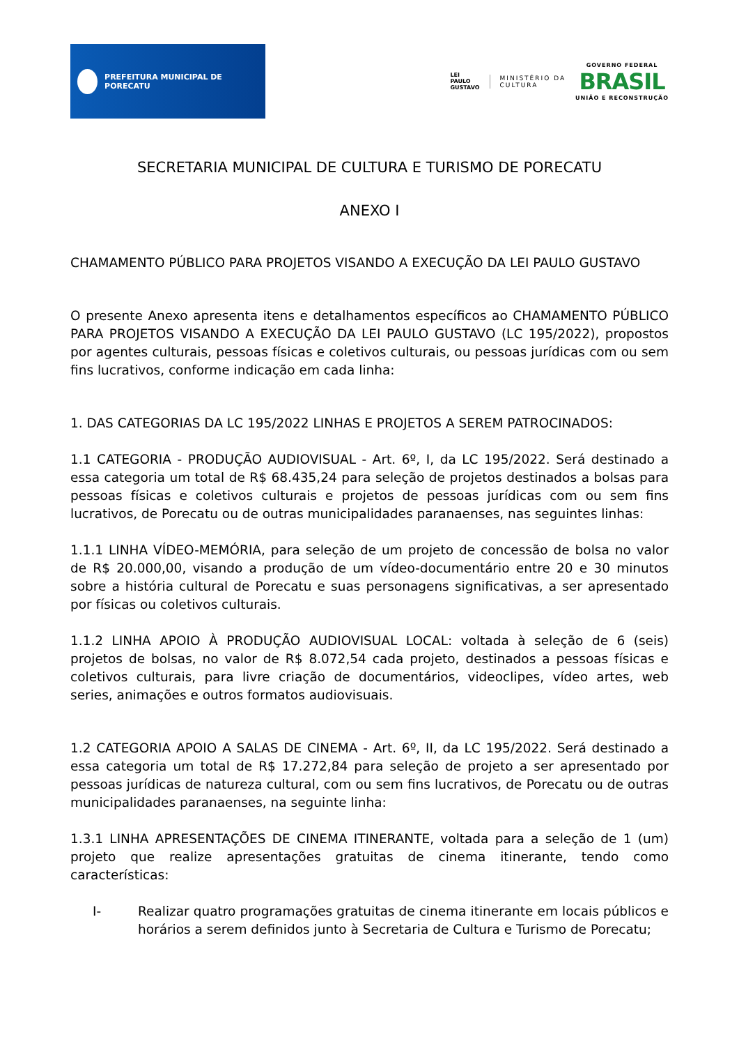PREFEITURA MUNICIPAL DE PORECATU
LEI
PAULO
GUSTAVO
MINISTÉRIO DA
CULTURA
GOVERNO FEDERAL
BRASIL
UNIÃO E RECONSTRUÇÃO
SECRETARIA MUNICIPAL DE CULTURA E TURISMO DE PORECATU
ANEXO I
CHAMAMENTO PÚBLICO PARA PROJETOS VISANDO A EXECUÇÃO DA LEI PAULO GUSTAVO
O presente Anexo apresenta itens e detalhamentos específicos ao CHAMAMENTO PÚBLICO PARA PROJETOS VISANDO A EXECUÇÃO DA LEI PAULO GUSTAVO (LC 195/2022), propostos por agentes culturais, pessoas físicas e coletivos culturais, ou pessoas jurídicas com ou sem fins lucrativos, conforme indicação em cada linha:
1. DAS CATEGORIAS DA LC 195/2022 LINHAS E PROJETOS A SEREM PATROCINADOS:
1.1 CATEGORIA - PRODUÇÃO AUDIOVISUAL - Art. 6º, I, da LC 195/2022. Será destinado a essa categoria um total de R$ 68.435,24 para seleção de projetos destinados a bolsas para pessoas físicas e coletivos culturais e projetos de pessoas jurídicas com ou sem fins lucrativos, de Porecatu ou de outras municipalidades paranaenses, nas seguintes linhas:
1.1.1 LINHA VÍDEO-MEMÓRIA, para seleção de um projeto de concessão de bolsa no valor de R$ 20.000,00, visando a produção de um vídeo-documentário entre 20 e 30 minutos sobre a história cultural de Porecatu e suas personagens significativas, a ser apresentado por físicas ou coletivos culturais.
1.1.2 LINHA APOIO À PRODUÇÃO AUDIOVISUAL LOCAL: voltada à seleção de 6 (seis) projetos de bolsas, no valor de R$ 8.072,54 cada projeto, destinados a pessoas físicas e coletivos culturais, para livre criação de documentários, videoclipes, vídeo artes, web series, animações e outros formatos audiovisuais.
1.2 CATEGORIA APOIO A SALAS DE CINEMA - Art. 6º, II, da LC 195/2022. Será destinado a essa categoria um total de R$ 17.272,84 para seleção de projeto a ser apresentado por pessoas jurídicas de natureza cultural, com ou sem fins lucrativos, de Porecatu ou de outras municipalidades paranaenses, na seguinte linha:
1.3.1 LINHA APRESENTAÇÕES DE CINEMA ITINERANTE, voltada para a seleção de 1 (um) projeto que realize apresentações gratuitas de cinema itinerante, tendo como características:
I- Realizar quatro programações gratuitas de cinema itinerante em locais públicos e horários a serem definidos junto à Secretaria de Cultura e Turismo de Porecatu;